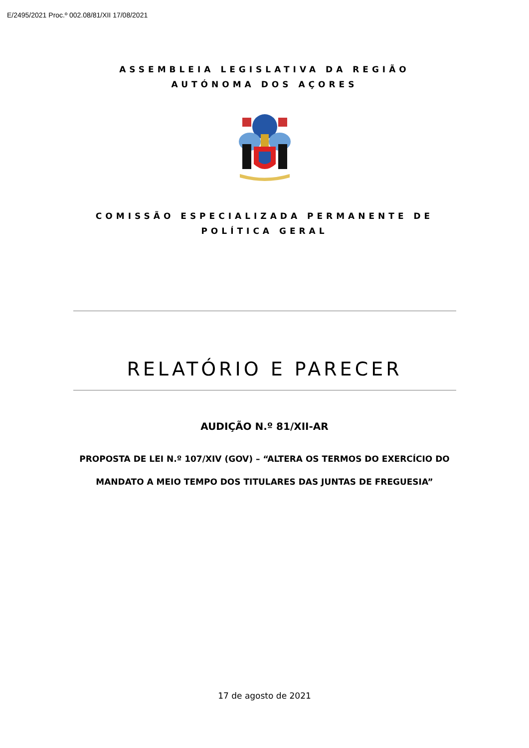E/2495/2021 Proc.º 002.08/81/XII 17/08/2021
ASSEMBLEIA LEGISLATIVA DA REGIÃO AUTÓNOMA DOS AÇORES
COMISSÃO ESPECIALIZADA PERMANENTE DE POLÍTICA GERAL
RELATÓRIO E PARECER
AUDIÇÃO N.º 81/XII-AR
PROPOSTA DE LEI N.º 107/XIV (GOV) – “ALTERA OS TERMOS DO EXERCÍCIO DO MANDATO A MEIO TEMPO DOS TITULARES DAS JUNTAS DE FREGUESIA”
17 de agosto de 2021